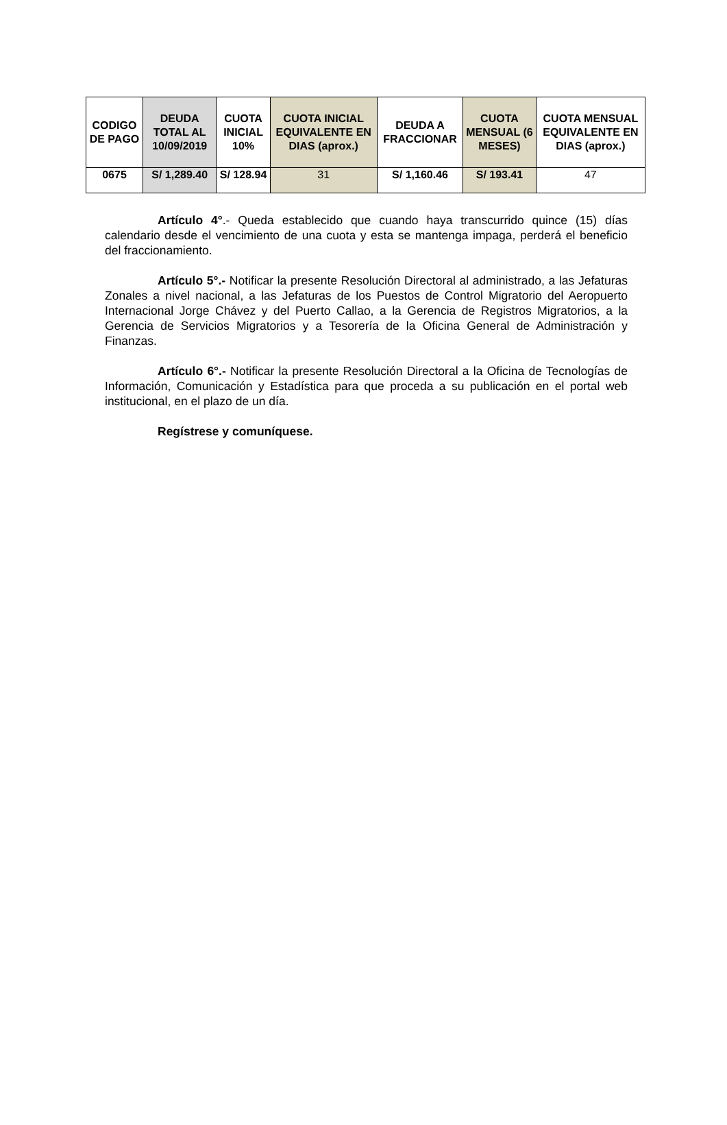| CODIGO DE PAGO | DEUDA TOTAL AL 10/09/2019 | CUOTA INICIAL 10% | CUOTA INICIAL EQUIVALENTE EN DIAS (aprox.) | DEUDA A FRACCIONAR | CUOTA MENSUAL (6 MESES) | CUOTA MENSUAL EQUIVALENTE EN DIAS (aprox.) |
| --- | --- | --- | --- | --- | --- | --- |
| 0675 | S/ 1,289.40 | S/ 128.94 | 31 | S/ 1,160.46 | S/ 193.41 | 47 |
Artículo 4°.- Queda establecido que cuando haya transcurrido quince (15) días calendario desde el vencimiento de una cuota y esta se mantenga impaga, perderá el beneficio del fraccionamiento.
Artículo 5°.- Notificar la presente Resolución Directoral al administrado, a las Jefaturas Zonales a nivel nacional, a las Jefaturas de los Puestos de Control Migratorio del Aeropuerto Internacional Jorge Chávez y del Puerto Callao, a la Gerencia de Registros Migratorios, a la Gerencia de Servicios Migratorios y a Tesorería de la Oficina General de Administración y Finanzas.
Artículo 6°.- Notificar la presente Resolución Directoral a la Oficina de Tecnologías de Información, Comunicación y Estadística para que proceda a su publicación en el portal web institucional, en el plazo de un día.
Regístrese y comuníquese.